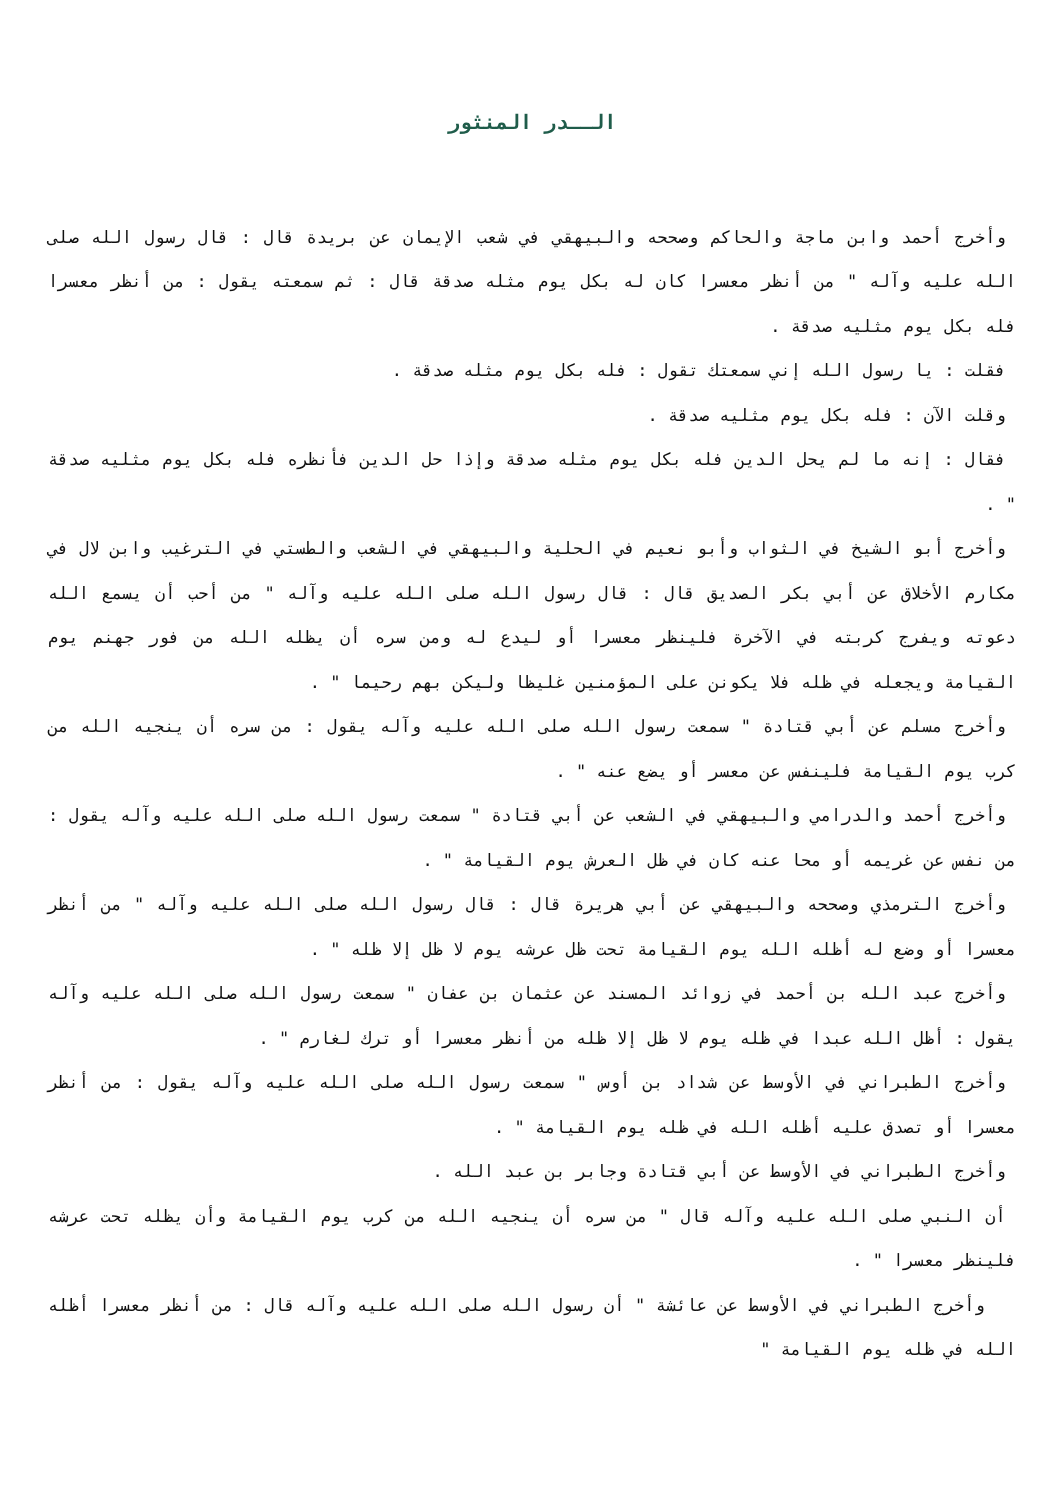الــدر المنثور
وأخرج أحمد وابن ماجة والحاكم وصححه والبيهقي في شعب الإيمان عن بريدة قال : قال رسول الله صلى الله عليه وآله " من أنظر معسرا كان له بكل يوم مثله صدقة قال : ثم سمعته يقول : من أنظر معسرا فله بكل يوم مثليه صدقة .
فقلت : يا رسول الله إني سمعتك تقول : فله بكل يوم مثله صدقة .
وقلت الآن : فله بكل يوم مثليه صدقة .
فقال : إنه ما لم يحل الدين فله بكل يوم مثله صدقة وإذا حل الدين فأنظره فله بكل يوم مثليه صدقة " .
وأخرج أبو الشيخ في الثواب وأبو نعيم في الحلية والبيهقي في الشعب والطستي في الترغيب وابن لال في مكارم الأخلاق عن أبي بكر الصديق قال : قال رسول الله صلى الله عليه وآله " من أحب أن يسمع الله دعوته ويفرج كربته في الآخرة فلينظر معسرا أو ليدع له ومن سره أن يظله الله من فور جهنم يوم القيامة ويجعله في ظله فلا يكونن على المؤمنين غليظا وليكن بهم رحيما " .
وأخرج مسلم عن أبي قتادة " سمعت رسول الله صلى الله عليه وآله يقول : من سره أن ينجيه الله من كرب يوم القيامة فلينفس عن معسر أو يضع عنه " .
وأخرج أحمد والدرامي والبيهقي في الشعب عن أبي قتادة " سمعت رسول الله صلى الله عليه وآله يقول : من نفس عن غريمه أو محا عنه كان في ظل العرش يوم القيامة " .
وأخرج الترمذي وصححه والبيهقي عن أبي هريرة قال : قال رسول الله صلى الله عليه وآله " من أنظر معسرا أو وضع له أظله الله يوم القيامة تحت ظل عرشه يوم لا ظل إلا ظله " .
وأخرج عبد الله بن أحمد في زوائد المسند عن عثمان بن عفان " سمعت رسول الله صلى الله عليه وآله يقول : أظل الله عبدا في ظله يوم لا ظل إلا ظله من أنظر معسرا أو ترك لغارم " .
وأخرج الطبراني في الأوسط عن شداد بن أوس " سمعت رسول الله صلى الله عليه وآله يقول : من أنظر معسرا أو تصدق عليه أظله الله في ظله يوم القيامة " .
وأخرج الطبراني في الأوسط عن أبي قتادة وجابر بن عبد الله .
أن النبي صلى الله عليه وآله قال " من سره أن ينجيه الله من كرب يوم القيامة وأن يظله تحت عرشه فلينظر معسرا " .
وأخرج الطبراني في الأوسط عن عائشة " أن رسول الله صلى الله عليه وآله قال : من أنظر معسرا أظله الله في ظله يوم القيامة "